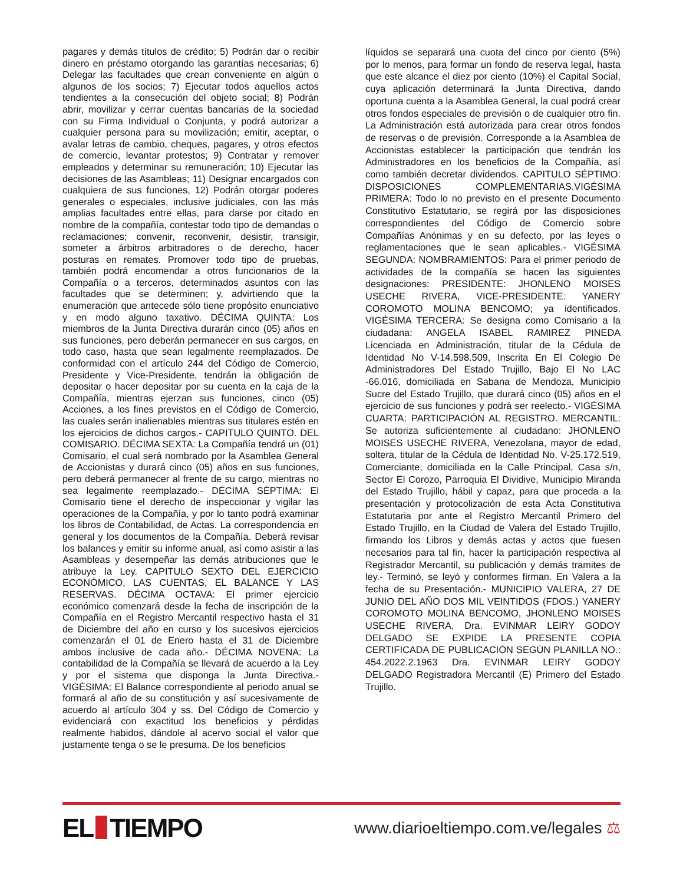pagares y demás títulos de crédito; 5) Podrán dar o recibir dinero en préstamo otorgando las garantías necesarias; 6) Delegar las facultades que crean conveniente en algún o algunos de los socios; 7) Ejecutar todos aquellos actos tendientes a la consecución del objeto social; 8) Podrán abrir, movilizar y cerrar cuentas bancarias de la sociedad con su Firma Individual o Conjunta, y podrá autorizar a cualquier persona para su movilización; emitir, aceptar, o avalar letras de cambio, cheques, pagares, y otros efectos de comercio, levantar protestos; 9) Contratar y remover empleados y determinar su remuneración; 10) Ejecutar las decisiones de las Asambleas; 11) Designar encargados con cualquiera de sus funciones, 12) Podrán otorgar poderes generales o especiales, inclusive judiciales, con las más amplias facultades entre ellas, para darse por citado en nombre de la compañía, contestar todo tipo de demandas o reclamaciones; convenir, reconvenir, desistir, transigir, someter a árbitros arbitradores o de derecho, hacer posturas en remates. Promover todo tipo de pruebas, también podrá encomendar a otros funcionarios de la Compañía o a terceros, determinados asuntos con las facultades que se determinen; y, advirtiendo que la enumeración que antecede sólo tiene propósito enunciativo y en modo alguno taxativo. DÉCIMA QUINTA: Los miembros de la Junta Directiva durarán cinco (05) años en sus funciones, pero deberán permanecer en sus cargos, en todo caso, hasta que sean legalmente reemplazados. De conformidad con el artículo 244 del Código de Comercio, Presidente y Vice-Presidente, tendrán la obligación de depositar o hacer depositar por su cuenta en la caja de la Compañía, mientras ejerzan sus funciones, cinco (05) Acciones, a los fines previstos en el Código de Comercio, las cuales serán inalienables mientras sus titulares estén en los ejercicios de dichos cargos.- CAPITULO QUINTO. DEL COMISARIO. DÉCIMA SEXTA: La Compañía tendrá un (01) Comisario, el cual será nombrado por la Asamblea General de Accionistas y durará cinco (05) años en sus funciones, pero deberá permanecer al frente de su cargo, mientras no sea legalmente reemplazado.- DÉCIMA SÉPTIMA: El Comisario tiene el derecho de inspeccionar y vigilar las operaciones de la Compañía, y por lo tanto podrá examinar los libros de Contabilidad, de Actas. La correspondencia en general y los documentos de la Compañía. Deberá revisar los balances y emitir su informe anual, así como asistir a las Asambleas y desempeñar las demás atribuciones que le atribuye la Ley. CAPITULO SEXTO DEL EJERCICIO ECONÓMICO, LAS CUENTAS, EL BALANCE Y LAS RESERVAS. DÉCIMA OCTAVA: El primer ejercicio económico comenzará desde la fecha de inscripción de la Compañía en el Registro Mercantil respectivo hasta el 31 de Diciembre del año en curso y los sucesivos ejercicios comenzarán el 01 de Enero hasta el 31 de Diciembre ambos inclusive de cada año.- DÉCIMA NOVENA: La contabilidad de la Compañía se llevará de acuerdo a la Ley y por el sistema que disponga la Junta Directiva.- VIGÉSIMA: El Balance correspondiente al periodo anual se formará al año de su constitución y así sucesivamente de acuerdo al artículo 304 y ss. Del Código de Comercio y evidenciará con exactitud los beneficios y pérdidas realmente habidos, dándole al acervo social el valor que justamente tenga o se le presuma. De los beneficios
líquidos se separará una cuota del cinco por ciento (5%) por lo menos, para formar un fondo de reserva legal, hasta que este alcance el diez por ciento (10%) el Capital Social, cuya aplicación determinará la Junta Directiva, dando oportuna cuenta a la Asamblea General, la cual podrá crear otros fondos especiales de previsión o de cualquier otro fin. La Administración está autorizada para crear otros fondos de reservas o de previsión. Corresponde a la Asamblea de Accionistas establecer la participación que tendrán los Administradores en los beneficios de la Compañía, así como también decretar dividendos. CAPITULO SÉPTIMO: DISPOSICIONES COMPLEMENTARIAS.VIGÉSIMA PRIMERA: Todo lo no previsto en el presente Documento Constitutivo Estatutario, se regirá por las disposiciones correspondientes del Código de Comercio sobre Compañías Anónimas y en su defecto, por las leyes o reglamentaciones que le sean aplicables.- VIGÉSIMA SEGUNDA: NOMBRAMIENTOS: Para el primer periodo de actividades de la compañía se hacen las siguientes designaciones: PRESIDENTE: JHONLENO MOISES USECHE RIVERA, VICE-PRESIDENTE: YANERY COROMOTO MOLINA BENCOMO; ya identificados. VIGÉSIMA TERCERA: Se designa como Comisario a la ciudadana: ANGELA ISABEL RAMIREZ PINEDA Licenciada en Administración, titular de la Cédula de Identidad No V-14.598.509, Inscrita En El Colegio De Administradores Del Estado Trujillo, Bajo El No LAC -66.016, domiciliada en Sabana de Mendoza, Municipio Sucre del Estado Trujillo, que durará cinco (05) años en el ejercicio de sus funciones y podrá ser reelecto.- VIGÉSIMA CUARTA: PARTICIPACIÓN AL REGISTRO. MERCANTIL: Se autoriza suficientemente al ciudadano: JHONLENO MOISES USECHE RIVERA, Venezolana, mayor de edad, soltera, titular de la Cédula de Identidad No. V-25.172.519, Comerciante, domiciliada en la Calle Principal, Casa s/n, Sector El Corozo, Parroquia El Dividive, Municipio Miranda del Estado Trujillo, hábil y capaz, para que proceda a la presentación y protocolización de esta Acta Constitutiva Estatutaria por ante el Registro Mercantil Primero del Estado Trujillo, en la Ciudad de Valera del Estado Trujillo, firmando los Libros y demás actas y actos que fuesen necesarios para tal fin, hacer la participación respectiva al Registrador Mercantil, su publicación y demás tramites de ley.- Terminó, se leyó y conformes firman. En Valera a la fecha de su Presentación.- MUNICIPIO VALERA, 27 DE JUNIO DEL AÑO DOS MIL VEINTIDOS (FDOS.) YANERY COROMOTO MOLINA BENCOMO, JHONLENO MOISES USECHE RIVERA, Dra. EVINMAR LEIRY GODOY DELGADO SE EXPIDE LA PRESENTE COPIA CERTIFICADA DE PUBLICACIÓN SEGÚN PLANILLA NO.: 454.2022.2.1963 Dra. EVINMAR LEIRY GODOY DELGADO Registradora Mercantil (E) Primero del Estado Trujillo.
EL TIEMPO
www.diarioeltiempo.com.ve/legales ⚖